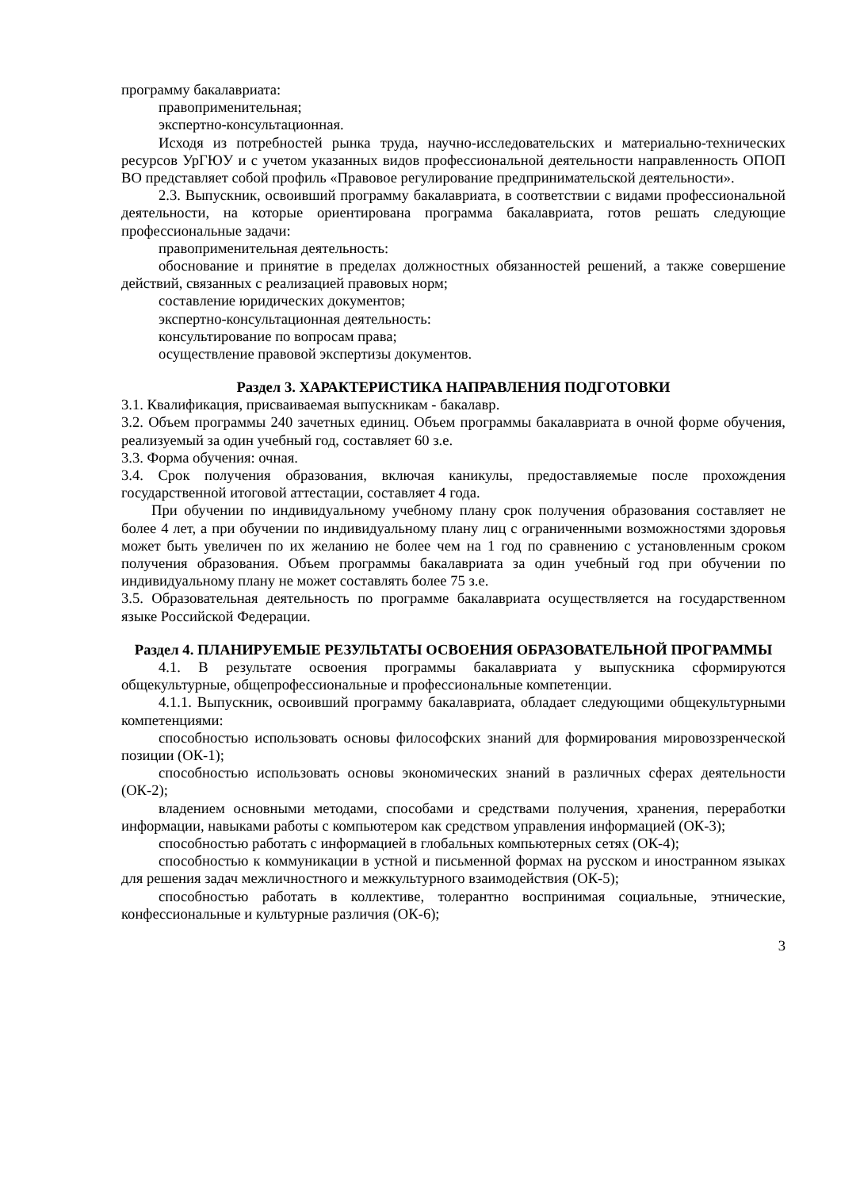программу бакалавриата:
правоприменительная;
экспертно-консультационная.
Исходя из потребностей рынка труда, научно-исследовательских и материально-технических ресурсов УрГЮУ и с учетом указанных видов профессиональной деятельности направленность ОПОП ВО представляет собой профиль «Правовое регулирование предпринимательской деятельности».
2.3. Выпускник, освоивший программу бакалавриата, в соответствии с видами профессиональной деятельности, на которые ориентирована программа бакалавриата, готов решать следующие профессиональные задачи:
правоприменительная деятельность:
обоснование и принятие в пределах должностных обязанностей решений, а также совершение действий, связанных с реализацией правовых норм;
составление юридических документов;
экспертно-консультационная деятельность:
консультирование по вопросам права;
осуществление правовой экспертизы документов.
Раздел 3. ХАРАКТЕРИСТИКА НАПРАВЛЕНИЯ ПОДГОТОВКИ
3.1. Квалификация, присваиваемая выпускникам - бакалавр.
3.2. Объем программы 240 зачетных единиц. Объем программы бакалавриата в очной форме обучения, реализуемый за один учебный год, составляет 60 з.е.
3.3. Форма обучения: очная.
3.4. Срок получения образования, включая каникулы, предоставляемые после прохождения государственной итоговой аттестации, составляет 4 года.
При обучении по индивидуальному учебному плану срок получения образования составляет не более 4 лет, а при обучении по индивидуальному плану лиц с ограниченными возможностями здоровья может быть увеличен по их желанию не более чем на 1 год по сравнению с установленным сроком получения образования. Объем программы бакалавриата за один учебный год при обучении по индивидуальному плану не может составлять более 75 з.е.
3.5. Образовательная деятельность по программе бакалавриата осуществляется на государственном языке Российской Федерации.
Раздел 4. ПЛАНИРУЕМЫЕ РЕЗУЛЬТАТЫ ОСВОЕНИЯ ОБРАЗОВАТЕЛЬНОЙ ПРОГРАММЫ
4.1. В результате освоения программы бакалавриата у выпускника сформируются общекультурные, общепрофессиональные и профессиональные компетенции.
4.1.1. Выпускник, освоивший программу бакалавриата, обладает следующими общекультурными компетенциями:
способностью использовать основы философских знаний для формирования мировоззренческой позиции (ОК-1);
способностью использовать основы экономических знаний в различных сферах деятельности (ОК-2);
владением основными методами, способами и средствами получения, хранения, переработки информации, навыками работы с компьютером как средством управления информацией (ОК-3);
способностью работать с информацией в глобальных компьютерных сетях (ОК-4);
способностью к коммуникации в устной и письменной формах на русском и иностранном языках для решения задач межличностного и межкультурного взаимодействия (ОК-5);
способностью работать в коллективе, толерантно воспринимая социальные, этнические, конфессиональные и культурные различия (ОК-6);
3